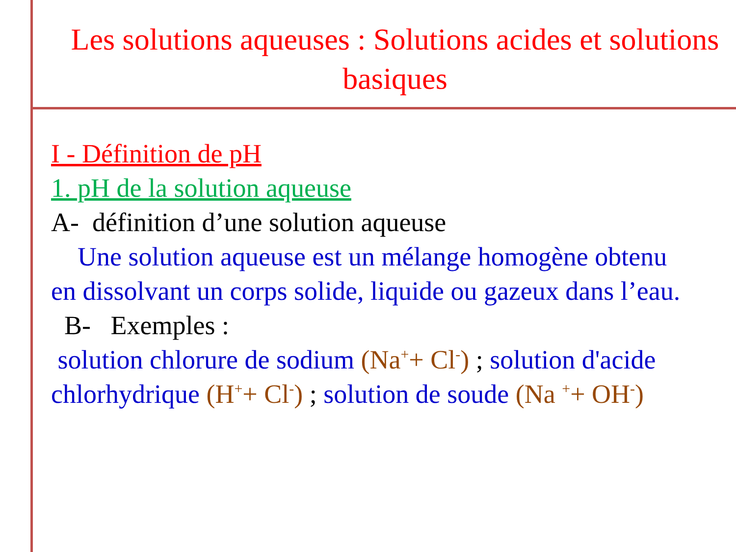Les solutions aqueuses : Solutions acides et solutions basiques
I - Définition de pH
1. pH de la solution aqueuse
A- définition d’une solution aqueuse
Une solution aqueuse est un mélange homogène obtenu en dissolvant un corps solide, liquide ou gazeux dans l’eau.
B- Exemples :
solution chlorure de sodium (Na<sup>+</sup>+ Cl<sup>-</sup>) ; solution d'acide chlorhydrique (H<sup>+</sup>+ Cl<sup>-</sup>) ; solution de soude (Na <sup>+</sup>+ OH<sup>-</sup>)